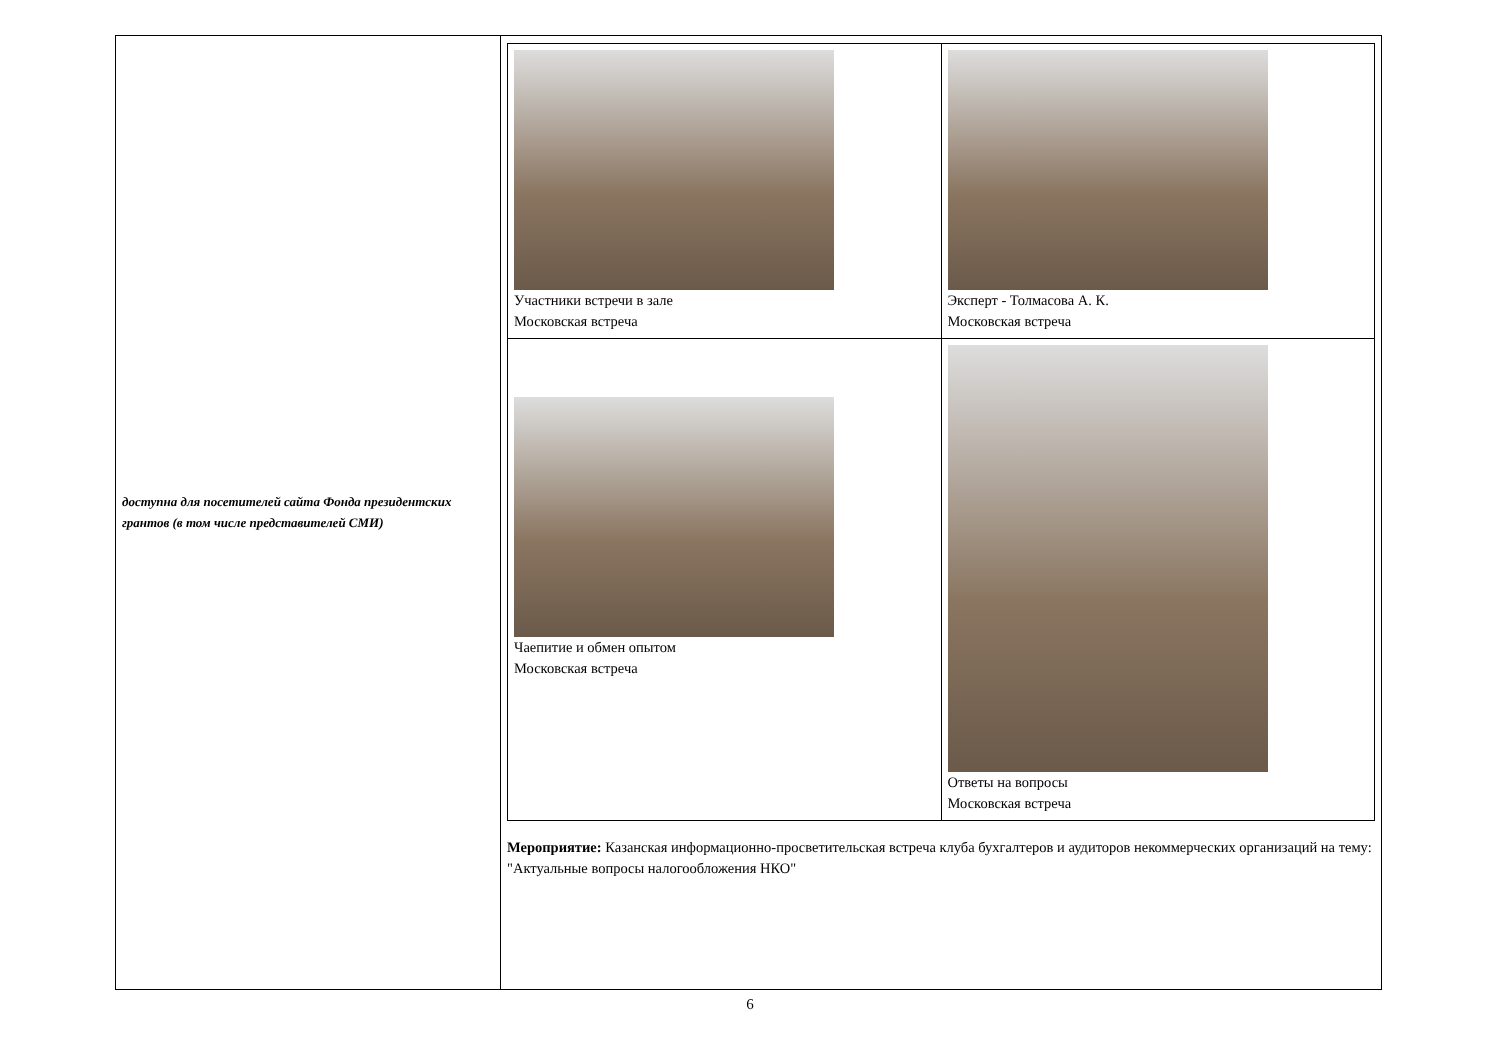| доступна для посетителей сайта Фонда президентских грантов (в том числе представителей СМИ) | / Участники встречи в зале Московская встреча / Эксперт - Толмасова А. К. Московская встреча / / Чаепитие и обмен опытом Московская встреча / Ответы на вопросы Московская встреча / Мероприятие: Казанская информационно-просветительская встреча клуба бухгалтеров и аудиторов некоммерческих организаций на тему: "Актуальные вопросы налогообложения НКО" |
6